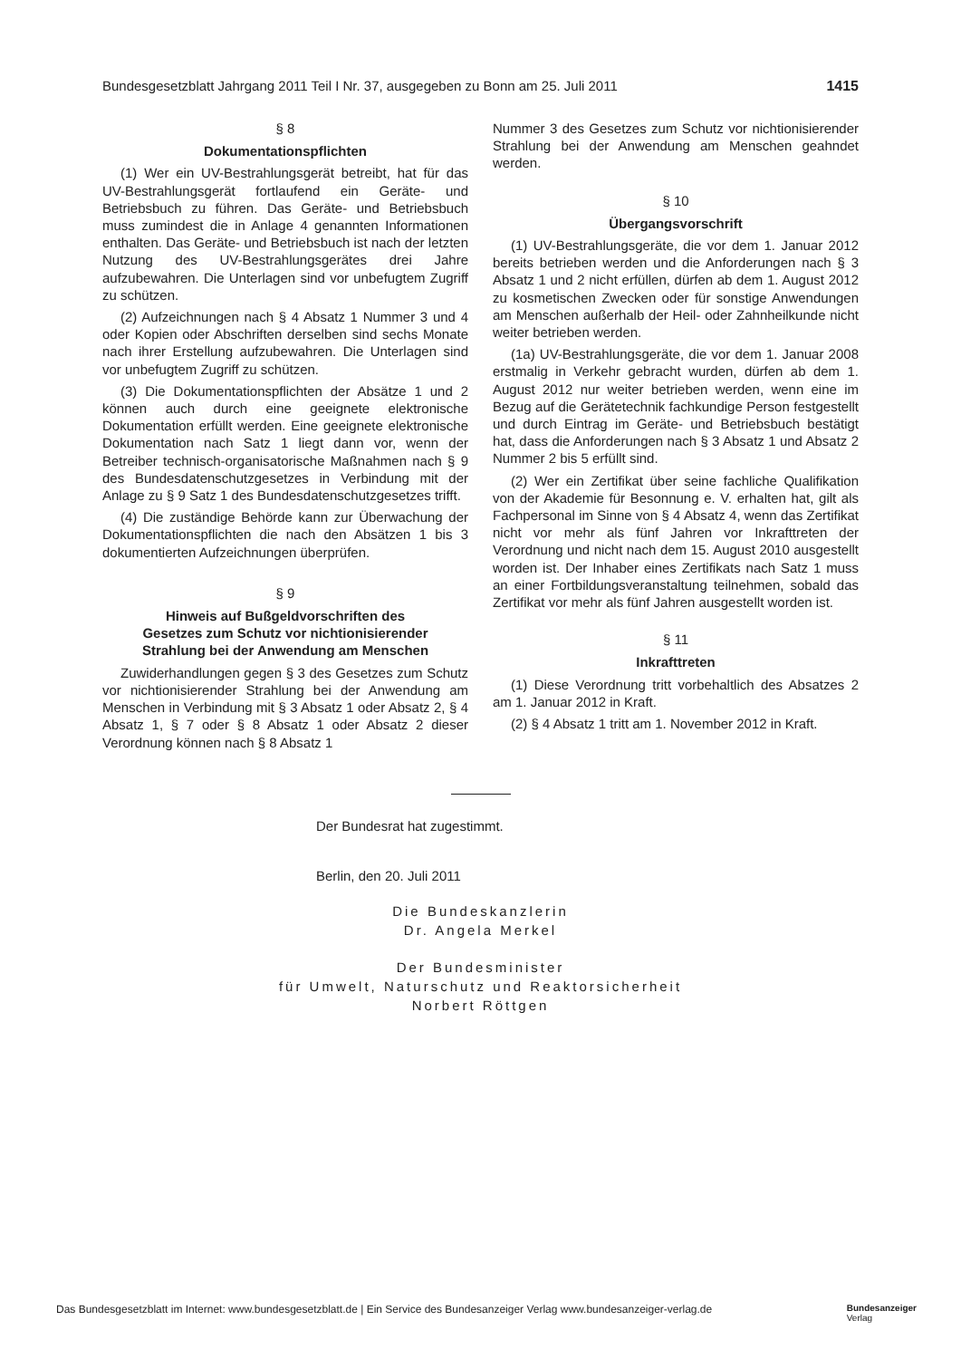Bundesgesetzblatt Jahrgang 2011 Teil I Nr. 37, ausgegeben zu Bonn am 25. Juli 2011 1415
§ 8
Dokumentationspflichten
(1) Wer ein UV-Bestrahlungsgerät betreibt, hat für das UV-Bestrahlungsgerät fortlaufend ein Geräte- und Betriebsbuch zu führen. Das Geräte- und Betriebsbuch muss zumindest die in Anlage 4 genannten Informationen enthalten. Das Geräte- und Betriebsbuch ist nach der letzten Nutzung des UV-Bestrahlungsgerätes drei Jahre aufzubewahren. Die Unterlagen sind vor unbefugtem Zugriff zu schützen.
(2) Aufzeichnungen nach § 4 Absatz 1 Nummer 3 und 4 oder Kopien oder Abschriften derselben sind sechs Monate nach ihrer Erstellung aufzubewahren. Die Unterlagen sind vor unbefugtem Zugriff zu schützen.
(3) Die Dokumentationspflichten der Absätze 1 und 2 können auch durch eine geeignete elektronische Dokumentation erfüllt werden. Eine geeignete elektronische Dokumentation nach Satz 1 liegt dann vor, wenn der Betreiber technisch-organisatorische Maßnahmen nach § 9 des Bundesdatenschutzgesetzes in Verbindung mit der Anlage zu § 9 Satz 1 des Bundesdatenschutzgesetzes trifft.
(4) Die zuständige Behörde kann zur Überwachung der Dokumentationspflichten die nach den Absätzen 1 bis 3 dokumentierten Aufzeichnungen überprüfen.
§ 9
Hinweis auf Bußgeldvorschriften des
Gesetzes zum Schutz vor nichtionisierender
Strahlung bei der Anwendung am Menschen
Zuwiderhandlungen gegen § 3 des Gesetzes zum Schutz vor nichtionisierender Strahlung bei der Anwendung am Menschen in Verbindung mit § 3 Absatz 1 oder Absatz 2, § 4 Absatz 1, § 7 oder § 8 Absatz 1 oder Absatz 2 dieser Verordnung können nach § 8 Absatz 1
Nummer 3 des Gesetzes zum Schutz vor nichtionisierender Strahlung bei der Anwendung am Menschen geahndet werden.
§ 10
Übergangsvorschrift
(1) UV-Bestrahlungsgeräte, die vor dem 1. Januar 2012 bereits betrieben werden und die Anforderungen nach § 3 Absatz 1 und 2 nicht erfüllen, dürfen ab dem 1. August 2012 zu kosmetischen Zwecken oder für sonstige Anwendungen am Menschen außerhalb der Heil- oder Zahnheilkunde nicht weiter betrieben werden.
(1a) UV-Bestrahlungsgeräte, die vor dem 1. Januar 2008 erstmalig in Verkehr gebracht wurden, dürfen ab dem 1. August 2012 nur weiter betrieben werden, wenn eine im Bezug auf die Gerätetechnik fachkundige Person festgestellt und durch Eintrag im Geräte- und Betriebsbuch bestätigt hat, dass die Anforderungen nach § 3 Absatz 1 und Absatz 2 Nummer 2 bis 5 erfüllt sind.
(2) Wer ein Zertifikat über seine fachliche Qualifikation von der Akademie für Besonnung e. V. erhalten hat, gilt als Fachpersonal im Sinne von § 4 Absatz 4, wenn das Zertifikat nicht vor mehr als fünf Jahren vor Inkrafttreten der Verordnung und nicht nach dem 15. August 2010 ausgestellt worden ist. Der Inhaber eines Zertifikats nach Satz 1 muss an einer Fortbildungsveranstaltung teilnehmen, sobald das Zertifikat vor mehr als fünf Jahren ausgestellt worden ist.
§ 11
Inkrafttreten
(1) Diese Verordnung tritt vorbehaltlich des Absatzes 2 am 1. Januar 2012 in Kraft.
(2) § 4 Absatz 1 tritt am 1. November 2012 in Kraft.
Der Bundesrat hat zugestimmt.
Berlin, den 20. Juli 2011
Die Bundeskanzlerin
Dr. Angela Merkel
Der Bundesminister
für Umwelt, Naturschutz und Reaktorsicherheit
Norbert Röttgen
Das Bundesgesetzblatt im Internet: www.bundesgesetzblatt.de | Ein Service des Bundesanzeiger Verlag www.bundesanzeiger-verlag.de Bundesanzeiger
Verlag